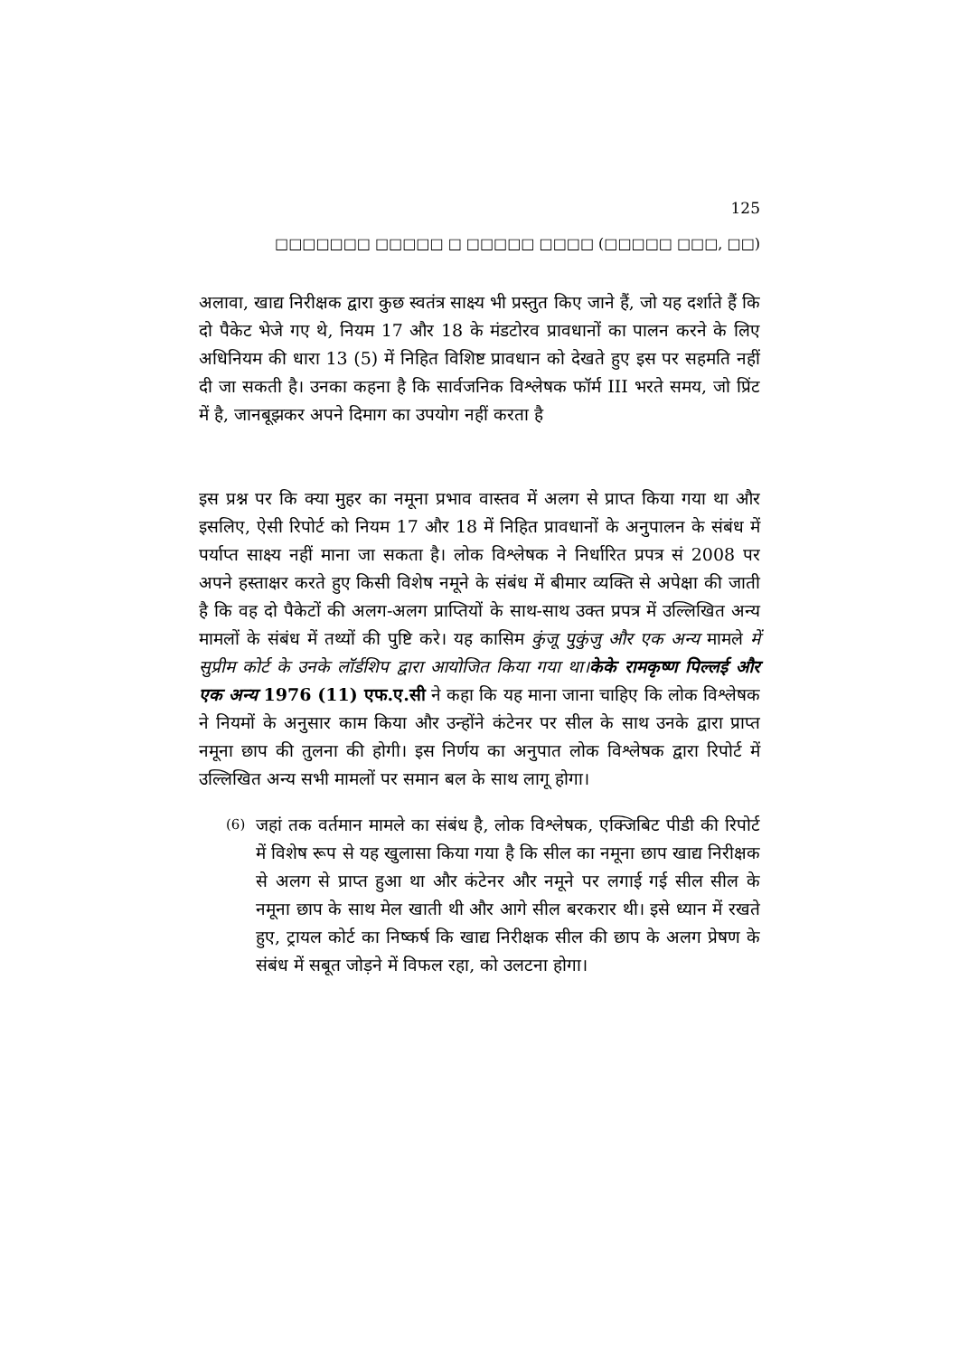125
□□□□□□□ □□□□□ □ □□□□□ □□□□ (□□□□□ □□□, □□)
अलावा, खाद्य निरीक्षक द्वारा कुछ स्वतंत्र साक्ष्य भी प्रस्तुत किए जाने हैं, जो यह दर्शाते हैं कि दो पैकेट भेजे गए थे, नियम 17 और 18 के मंडटोरव प्रावधानों का पालन करने के लिए अधिनियम की धारा 13 (5) में निहित विशिष्ट प्रावधान को देखते हुए इस पर सहमति नहीं दी जा सकती है। उनका कहना है कि सार्वजनिक विश्लेषक फॉर्म III भरते समय, जो प्रिंट में है, जानबूझकर अपने दिमाग का उपयोग नहीं करता है
इस प्रश्न पर कि क्या मुहर का नमूना प्रभाव वास्तव में अलग से प्राप्त किया गया था और इसलिए, ऐसी रिपोर्ट को नियम 17 और 18 में निहित प्रावधानों के अनुपालन के संबंध में पर्याप्त साक्ष्य नहीं माना जा सकता है। लोक विश्लेषक ने निर्धारित प्रपत्र सं 2008 पर अपने हस्ताक्षर करते हुए किसी विशेष नमूने के संबंध में बीमार व्यक्ति से अपेक्षा की जाती है कि वह दो पैकेटों की अलग-अलग प्राप्तियों के साथ-साथ उक्त प्रपत्र में उल्लिखित अन्य मामलों के संबंध में तथ्यों की पुष्टि करे। यह कासिम कुंजू पुकुंजु और एक अन्य मामले में सुप्रीम कोर्ट के उनके लॉर्डशिप द्वारा आयोजित किया गया था।केके रामकृष्ण पिल्लई और एक अन्य 1976 (11) एफ.ए.सी ने कहा कि यह माना जाना चाहिए कि लोक विश्लेषक ने नियमों के अनुसार काम किया और उन्होंने कंटेनर पर सील के साथ उनके द्वारा प्राप्त नमूना छाप की तुलना की होगी। इस निर्णय का अनुपात लोक विश्लेषक द्वारा रिपोर्ट में उल्लिखित अन्य सभी मामलों पर समान बल के साथ लागू होगा।
(6) जहां तक वर्तमान मामले का संबंध है, लोक विश्लेषक, एक्जिबिट पीडी की रिपोर्ट में विशेष रूप से यह खुलासा किया गया है कि सील का नमूना छाप खाद्य निरीक्षक से अलग से प्राप्त हुआ था और कंटेनर और नमूने पर लगाई गई सील सील के नमूना छाप के साथ मेल खाती थी और आगे सील बरकरार थी। इसे ध्यान में रखते हुए, ट्रायल कोर्ट का निष्कर्ष कि खाद्य निरीक्षक सील की छाप के अलग प्रेषण के संबंध में सबूत जोड़ने में विफल रहा, को उलटना होगा।